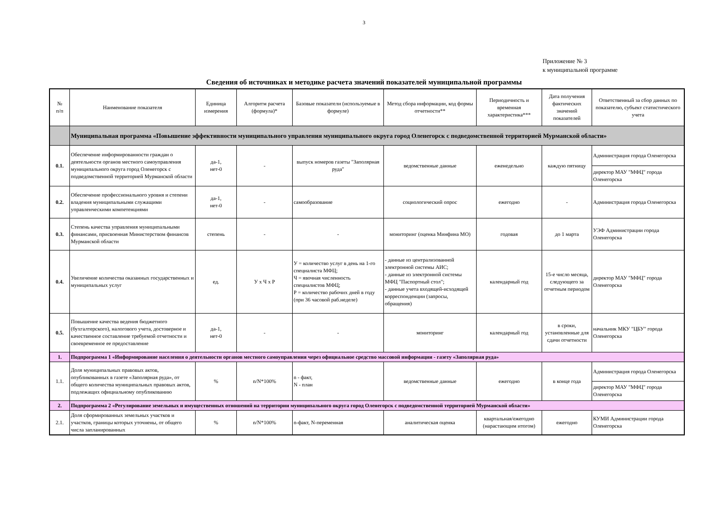3
Приложение № 3
к муниципальной программе
Сведения об источниках и методике расчета значений показателей муниципальной программы
| № п/п | Наименование показателя | Единица измерения | Алгоритм расчета (формула)* | Базовые показатели (используемые в формуле) | Метод сбора информации, код формы отчетности** | Периодичность и временная характеристика*** | Дата получения фактических значений показателей | Ответственный за сбор данных по показателю, субъект статистического учета |
| --- | --- | --- | --- | --- | --- | --- | --- | --- |
| | Муниципальная программа «Повышение эффективности муниципального управления муниципального округа город Оленегорск с подведомственной территорией Мурманской области» | | | | | | | |
| 0.1. | Обеспечение информированности граждан о деятельности органов местного самоуправления муниципального округа город Оленегорск с подведомственной территорией Мурманской области | да-1, нет-0 | - | выпуск номеров газеты "Заполярная руда" | ведомственные данные | еженедельно | каждую пятницу | Администрация города Оленегорска |
| | | | | | | | | директор МАУ "МФЦ" города Оленегорска |
| 0.2. | Обеспечение профессионального уровня и степени владения муниципальными служащими управленческими компетенциями | да-1, нет-0 | - | самообразование | социологический опрос | ежегодно | - | Администрация города Оленегорска |
| 0.3. | Степень качества управления муниципальными финансами, присвоенная Министерством финансов Мурманской области | степень | - | - | мониторинг (оценка Минфина МО) | годовая | до 1 марта | УЭФ Администрации города Оленегорска |
| 0.4. | Увеличение количества оказанных государственных и муниципальных услуг | ед. | У х Ч х Р | У = количество услуг в день на 1-го специалиста МФЦ; Ч = явочная численность специалистов МФЦ; Р = количество рабочих дней в году (при 36 часовой раб.неделе) | - данные из централизованной электронной системы АИС; - данные из электронной системы МФЦ "Паспортный стол"; - данные учета входящей-исходящей корреспонденции (запросы, обращения) | календарный год | 15-е число месяца, следующего за отчетным периодом | директор МАУ "МФЦ" города Оленегорска |
| 0.5. | Повышение качества ведения бюджетного (бухгалтерского), налогового учета, достоверное и качественное составление требуемой отчетности и своевременное ее предоставление | да-1, нет-0 | - | - | мониторинг | календарный год | в сроки, установленные для сдачи отчетности | начальник МКУ "ЦБУ" города Оленегорска |
| 1. | Подпрограмма 1 «Информирование населения о деятельности органов местного самоуправления через официальное средство массовой информации - газету «Заполярная руда» | | | | | | | |
| 1.1. | Доля муниципальных правовых актов, опубликованных в газете «Заполярная руда», от общего количества муниципальных правовых актов, подлежащих официальному опубликованию | % | n/N*100% | n - факт, N - план | ведомственные данные | ежегодно | в конце года | Администрация города Оленегорска |
| | | | | | | | | директор МАУ "МФЦ" города Оленегорска |
| 2. | Подпрограмма 2 «Регулирование земельных и имущественных отношений на территории муниципального округа город Оленегорск с подведомственной территорией Мурманской области» | | | | | | | |
| 2.1. | Доля сформированных земельных участков и участков, границы которых уточнены, от общего числа запланированных | % | n/N*100% | n-факт, N-переменная | аналитическая оценка | квартальная/ежегодно (нарастающим итогом) | ежегодно | КУМИ Администрации города Оленегорска |